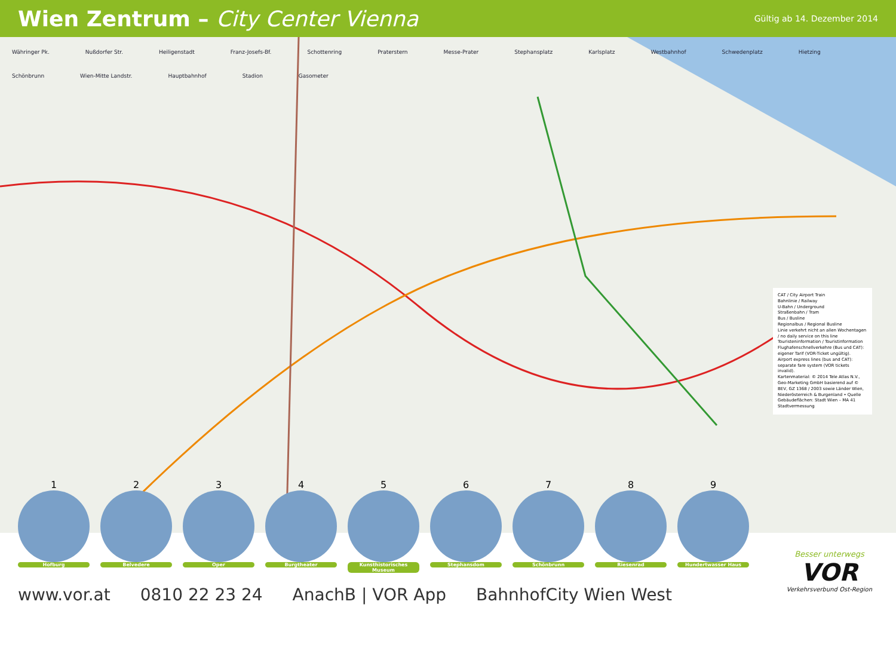Wien Zentrum – City Center Vienna
Gültig ab 14. Dezember 2014
Währinger Pk. Nußdorfer Str. Heiligenstadt Franz-Josefs-Bf. Schottenring Praterstern Messe-Prater Stephansplatz Karlsplatz Westbahnhof Schwedenplatz Hietzing Schönbrunn Wien-Mitte Landstr. Hauptbahnhof Stadion Gasometer
CAT / City Airport Train
Bahnlinie / Railway
U-Bahn / Underground
Straßenbahn / Tram
Bus / Busline
Regionalbus / Regional Busline
Linie verkehrt nicht an allen Wochentagen / no daily service on this line
Touristeninformation / Touristinformation
Flughafenschnellverkehre (Bus und CAT): eigener Tarif (VOR-Ticket ungültig).
Airport express lines (bus and CAT): separate fare system (VOR tickets invalid).
Kartenmaterial: © 2014 Tele Atlas N.V., Geo-Marketing GmbH basierend auf © BEV, GZ 1368 / 2003 sowie Länder Wien, Niederösterreich & Burgenland • Quelle Gebäudeflächen: Stadt Wien – MA 41 Stadtvermessung
1
Hofburg
2
Belvedere
3
Oper
4
Burgtheater
5
Kunsthistorisches Museum
6
Stephansdom
7
Schönbrunn
8
Riesenrad
9
Hundertwasser Haus
www.vor.at 0810 22 23 24 AnachB | VOR App BahnhofCity Wien West
Besser unterwegs
VOR
Verkehrsverbund Ost-Region